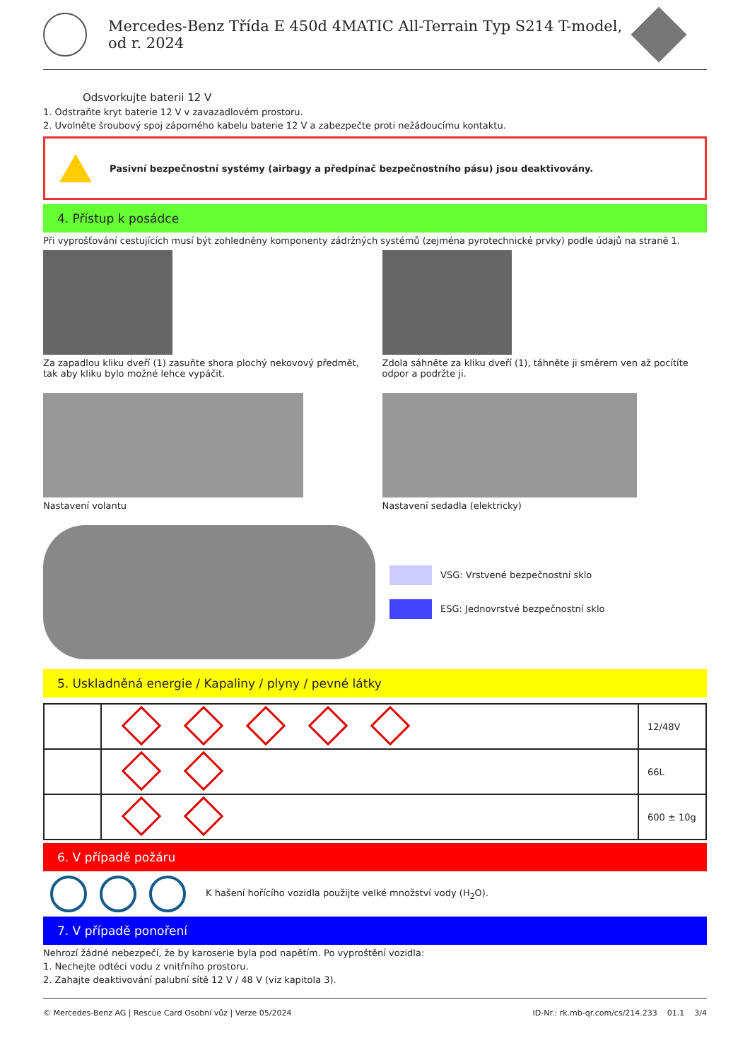Mercedes-Benz Třída E 450d 4MATIC All-Terrain Typ S214 T-model,
od r. 2024
Odsvorkujte baterii 12 V
1. Odstraňte kryt baterie 12 V v zavazadlovém prostoru.
2. Uvolněte šroubový spoj záporného kabelu baterie 12 V a zabezpečte proti nežádoucímu kontaktu.
Pasivní bezpečnostní systémy (airbagy a předpínač bezpečnostního pásu) jsou deaktivovány.
4. Přístup k posádce
Při vyprošťování cestujících musí být zohledněny komponenty zádržných systémů (zejména pyrotechnické prvky) podle údajů na straně 1.
Za zapadlou kliku dveří (1) zasuňte shora plochý nekovový předmět, tak aby kliku bylo možné lehce vypáčit.
Zdola sáhněte za kliku dveří (1), táhněte ji směrem ven až pocítíte odpor a podržte ji.
Nastavení volantu Nastavení sedadla (elektricky)
VSG: Vrstvené bezpečnostní sklo
ESG: Jednovrstvé bezpečnostní sklo
5. Uskladněná energie / Kapaliny / plyny / pevné látky
| | | 12/48V |
| | | 66L |
| | | 600 ± 10g |
6. V případě požáru
K hašení hořícího vozidla použijte velké množství vody (H<sub>2</sub>O).
7. V případě ponoření
Nehrozí žádné nebezpečí, že by karoserie byla pod napětím. Po vyproštění vozidla:
1. Nechejte odtéci vodu z vnitřního prostoru.
2. Zahajte deaktivování palubní sítě 12 V / 48 V (viz kapitola 3).
© Mercedes-Benz AG | Rescue Card Osobní vůz | Verze 05/2024 ID-Nr.: rk.mb-qr.com/cs/214.233 01.1 3/4